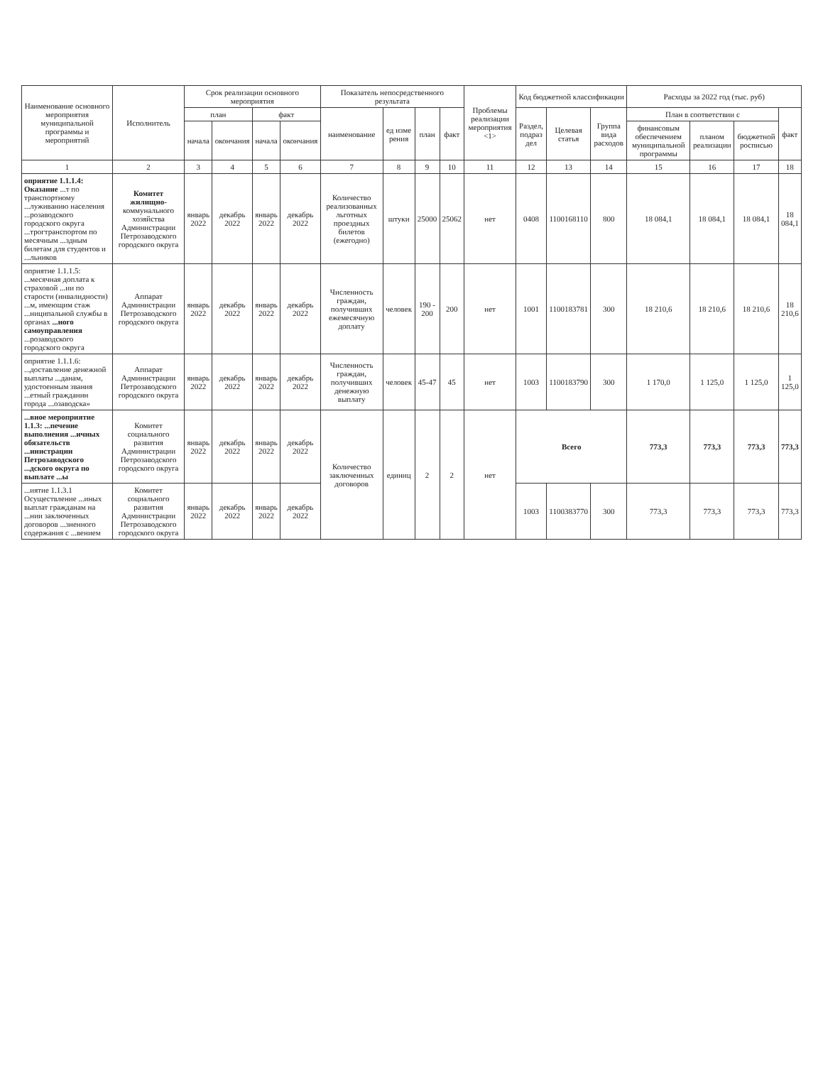| Наименование основного мероприятия муниципальной программы и мероприятий | Исполнитель | Срок реализации основного мероприятия | | | | Показатель непосредственного результата | | | | Проблемы реализации мероприятия <1> | Код бюджетной классификации | | | Расходы за 2022 год (тыс. руб) | | | |
| --- | --- | --- | --- | --- | --- | --- | --- | --- | --- | --- | --- | --- | --- | --- | --- | --- | --- |
| | | план | | факт | | наименование | ед изме рения | план | факт | | Раздел, подраз дел | Целевая статья | Группа вида расходов | План в соответствии с | | | факт |
| | | начала | окончания | начала | окончания | | | | | | | | | финансовым обеспечением муниципальной программы | планом реализации | бюджетной росписью | |
| 1 | 2 | 3 | 4 | 5 | 6 | 7 | 8 | 9 | 10 | 11 | 12 | 13 | 14 | 15 | 16 | 17 | 18 |
| оприятие 1.1.1.4: Оказание ...т по транспортному ...луживанию населения ...розаводского городского округа ...трогтранспортом по месячным ...здным билетам для студентов и ...льников | Комитет жилищно- коммунального хозяйства Администрации Петрозаводского городского округа | январь 2022 | декабрь 2022 | январь 2022 | декабрь 2022 | Количество реализованных льготных проездных билетов (ежегодно) | штуки | 25000 | 25062 | нет | 0408 | 1100168110 | 800 | 18 084,1 | 18 084,1 | 18 084,1 | 18 084,1 |
| оприятие 1.1.1.5: ...месячная доплата к страховой ...ии по старости (инвалидности) ...м, имеющим стаж ...ниципальной службы в органах ...ного самоуправления ...розаводского городского округа | Аппарат Администрации Петрозаводского городского округа | январь 2022 | декабрь 2022 | январь 2022 | декабрь 2022 | Численность граждан, получивших ежемесячную доплату | человек | 190 - 200 | 200 | нет | 1001 | 1100183781 | 300 | 18 210,6 | 18 210,6 | 18 210,6 | 18 210,6 |
| оприятие 1.1.1.6: ...доставление денежной выплаты ...данам, удостоенным звания ...етный гражданин города ...озаводска» | Аппарат Администрации Петрозаводского городского округа | январь 2022 | декабрь 2022 | январь 2022 | декабрь 2022 | Численность граждан, получивших денежную выплату | человек | 45-47 | 45 | нет | 1003 | 1100183790 | 300 | 1 170,0 | 1 125,0 | 1 125,0 | 1 125,0 |
| ...вное мероприятие 1.1.3: ...печение выполнения ...ичных обязательств ...инистрации Петрозаводского ...дского округа по выплате ...ы | Комитет социального развития Администрации Петрозаводского городского округа | январь 2022 | декабрь 2022 | январь 2022 | декабрь 2022 | Количество заключенных договоров | единиц | 2 | 2 | нет | Всего | | | 773,3 | 773,3 | 773,3 | 773,3 |
| ...иятие 1.1.3.1 Осуществление ...иных выплат гражданам на ...нии заключенных договоров ...зненного содержания с ...вением | Комитет социального развития Администрации Петрозаводского городского округа | январь 2022 | декабрь 2022 | январь 2022 | декабрь 2022 | | | | | | 1003 | 1100383770 | 300 | 773,3 | 773,3 | 773,3 | 773,3 |